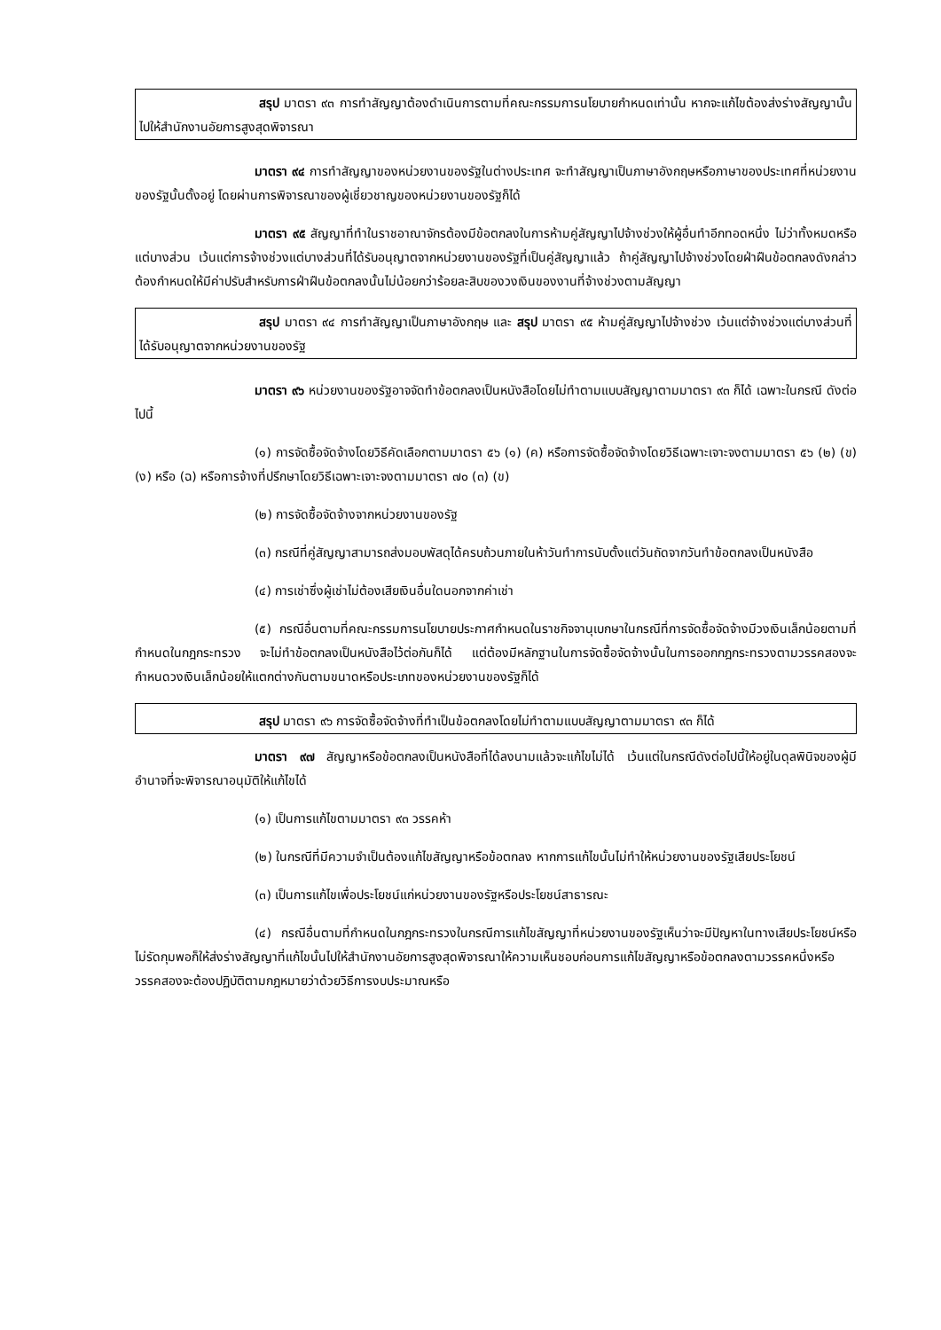สรุป มาตรา ๙๓ การทำสัญญาต้องดำเนินการตามที่คณะกรรมการนโยบายกำหนดเท่านั้น หากจะแก้ไขต้องส่งร่างสัญญานั้นไปให้สำนักงานอัยการสูงสุดพิจารณา
มาตรา ๙๔ การทำสัญญาของหน่วยงานของรัฐในต่างประเทศ จะทำสัญญาเป็นภาษาอังกฤษหรือภาษาของประเทศที่หน่วยงานของรัฐนั้นตั้งอยู่ โดยผ่านการพิจารณาของผู้เชี่ยวชาญของหน่วยงานของรัฐก็ได้
มาตรา ๙๕ สัญญาที่ทำในราชอาณาจักรต้องมีข้อตกลงในการห้ามคู่สัญญาไปจ้างช่วงให้ผู้อื่นทำอีกทอดหนึ่ง ไม่ว่าทั้งหมดหรือแต่บางส่วน เว้นแต่การจ้างช่วงแต่บางส่วนที่ได้รับอนุญาตจากหน่วยงานของรัฐที่เป็นคู่สัญญาแล้ว ถ้าคู่สัญญาไปจ้างช่วงโดยฝ่าฝืนข้อตกลงดังกล่าว ต้องกำหนดให้มีค่าปรับสำหรับการฝ่าฝืนข้อตกลงนั้นไม่น้อยกว่าร้อยละสิบของวงเงินของงานที่จ้างช่วงตามสัญญา
สรุป มาตรา ๙๔ การทำสัญญาเป็นภาษาอังกฤษ และ สรุป มาตรา ๙๕ ห้ามคู่สัญญาไปจ้างช่วง เว้นแต่จ้างช่วงแต่บางส่วนที่ได้รับอนุญาตจากหน่วยงานของรัฐ
มาตรา ๙๖ หน่วยงานของรัฐอาจจัดทำข้อตกลงเป็นหนังสือโดยไม่ทำตามแบบสัญญาตามมาตรา ๙๓ ก็ได้ เฉพาะในกรณี ดังต่อไปนี้
(๑) การจัดซื้อจัดจ้างโดยวิธีคัดเลือกตามมาตรา ๕๖ (๑) (ค) หรือการจัดซื้อจัดจ้างโดยวิธีเฉพาะเจาะจงตามมาตรา ๕๖ (๒) (ข) (ง) หรือ (ฉ) หรือการจ้างที่ปรึกษาโดยวิธีเฉพาะเจาะจงตามมาตรา ๗๐ (๓) (ข)
(๒) การจัดซื้อจัดจ้างจากหน่วยงานของรัฐ
(๓) กรณีที่คู่สัญญาสามารถส่งมอบพัสดุได้ครบถ้วนภายในห้าวันทำการนับตั้งแต่วันถัดจากวันทำข้อตกลงเป็นหนังสือ
(๔) การเช่าซึ่งผู้เช่าไม่ต้องเสียเงินอื่นใดนอกจากค่าเช่า
(๕) กรณีอื่นตามที่คณะกรรมการนโยบายประกาศกำหนดในราชกิจจานุเบกษาในกรณีที่การจัดซื้อจัดจ้างมีวงเงินเล็กน้อยตามที่กำหนดในกฎกระทรวง จะไม่ทำข้อตกลงเป็นหนังสือไว้ต่อกันก็ได้ แต่ต้องมีหลักฐานในการจัดซื้อจัดจ้างนั้นในการออกกฎกระทรวงตามวรรคสองจะกำหนดวงเงินเล็กน้อยให้แตกต่างกันตามขนาดหรือประเภทของหน่วยงานของรัฐก็ได้
สรุป มาตรา ๙๖ การจัดซื้อจัดจ้างที่ทำเป็นข้อตกลงโดยไม่ทำตามแบบสัญญาตามมาตรา ๙๓ ก็ได้
มาตรา ๙๗ สัญญาหรือข้อตกลงเป็นหนังสือที่ได้ลงนามแล้วจะแก้ไขไม่ได้ เว้นแต่ในกรณีดังต่อไปนี้ให้อยู่ในดุลพินิจของผู้มีอำนาจที่จะพิจารณาอนุมัติให้แก้ไขได้
(๑) เป็นการแก้ไขตามมาตรา ๙๓ วรรคห้า
(๒) ในกรณีที่มีความจำเป็นต้องแก้ไขสัญญาหรือข้อตกลง หากการแก้ไขนั้นไม่ทำให้หน่วยงานของรัฐเสียประโยชน์
(๓) เป็นการแก้ไขเพื่อประโยชน์แก่หน่วยงานของรัฐหรือประโยชน์สาธารณะ
(๔) กรณีอื่นตามที่กำหนดในกฎกระทรวงในกรณีการแก้ไขสัญญาที่หน่วยงานของรัฐเห็นว่าจะมีปัญหาในทางเสียประโยชน์หรือไม่รัดกุมพอก็ให้ส่งร่างสัญญาที่แก้ไขนั้นไปให้สำนักงานอัยการสูงสุดพิจารณาให้ความเห็นชอบก่อนการแก้ไขสัญญาหรือข้อตกลงตามวรรคหนึ่งหรือวรรคสองจะต้องปฏิบัติตามกฎหมายว่าด้วยวิธีการงบประมาณหรือ